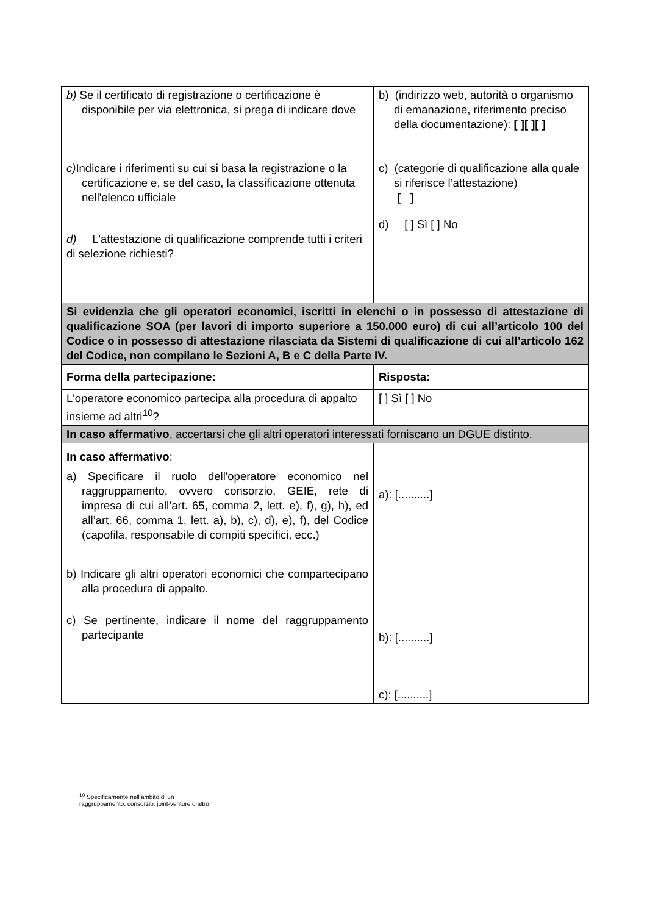| b) Se il certificato di registrazione o certificazione è disponibile per via elettronica, si prega di indicare dove c) Indicare i riferimenti su cui si basa la registrazione o la certificazione e, se del caso, la classificazione ottenuta nell'elenco ufficiale d) L'attestazione di qualificazione comprende tutti i criteri di selezione richiesti? | b) (indirizzo web, autorità o organismo di emanazione, riferimento preciso della documentazione): [ ][ ][ ] c) (categorie di qualificazione alla quale si riferisce l’attestazione) [ ] d) [ ] Sì [ ] No |
| Si evidenzia che gli operatori economici, iscritti in elenchi o in possesso di attestazione di qualificazione SOA (per lavori di importo superiore a 150.000 euro) di cui all’articolo 100 del Codice o in possesso di attestazione rilasciata da Sistemi di qualificazione di cui all’articolo 162 del Codice, non compilano le Sezioni A, B e C della Parte IV. | |
| Forma della partecipazione: | Risposta: |
| L'operatore economico partecipa alla procedura di appalto insieme ad altri<sup>10</sup>? | [ ] Sì [ ] No |
| In caso affermativo , accertarsi che gli altri operatori interessati forniscano un DGUE distinto. | |
| In caso affermativo : a) Specificare il ruolo dell'operatore economico nel raggruppamento, ovvero consorzio, GEIE, rete di impresa di cui all’art. 65, comma 2, lett. e), f), g), h), ed all’art. 66, comma 1, lett. a), b), c), d), e), f), del Codice (capofila, responsabile di compiti specifici, ecc.) b) Indicare gli altri operatori economici che compartecipano alla procedura di appalto. c) Se pertinente, indicare il nome del raggruppamento partecipante | a): [..........] b): [..........] c): [..........] |
<sup>10</sup> Specificamente nell’ambito di un raggruppamento, consorzio, joint-venture o altro